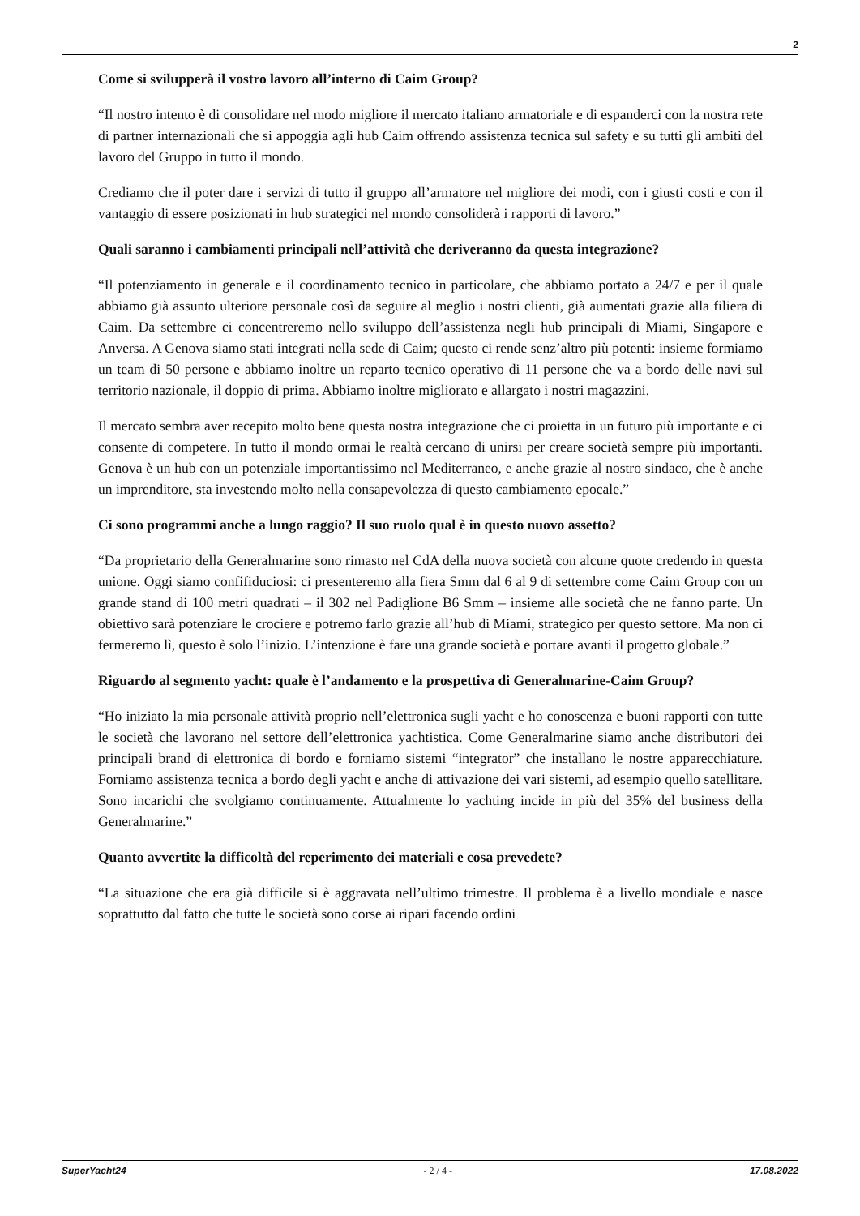2
Come si svilupperà il vostro lavoro all’interno di Caim Group?
“Il nostro intento è di consolidare nel modo migliore il mercato italiano armatoriale e di espanderci con la nostra rete di partner internazionali che si appoggia agli hub Caim offrendo assistenza tecnica sul safety e su tutti gli ambiti del lavoro del Gruppo in tutto il mondo.
Crediamo che il poter dare i servizi di tutto il gruppo all’armatore nel migliore dei modi, con i giusti costi e con il vantaggio di essere posizionati in hub strategici nel mondo consoliderà i rapporti di lavoro.”
Quali saranno i cambiamenti principali nell’attività che deriveranno da questa integrazione?
“Il potenziamento in generale e il coordinamento tecnico in particolare, che abbiamo portato a 24/7 e per il quale abbiamo già assunto ulteriore personale così da seguire al meglio i nostri clienti, già aumentati grazie alla filiera di Caim. Da settembre ci concentreremo nello sviluppo dell’assistenza negli hub principali di Miami, Singapore e Anversa. A Genova siamo stati integrati nella sede di Caim; questo ci rende senz’altro più potenti: insieme formiamo un team di 50 persone e abbiamo inoltre un reparto tecnico operativo di 11 persone che va a bordo delle navi sul territorio nazionale, il doppio di prima. Abbiamo inoltre migliorato e allargato i nostri magazzini.
Il mercato sembra aver recepito molto bene questa nostra integrazione che ci proietta in un futuro più importante e ci consente di competere. In tutto il mondo ormai le realtà cercano di unirsi per creare società sempre più importanti. Genova è un hub con un potenziale importantissimo nel Mediterraneo, e anche grazie al nostro sindaco, che è anche un imprenditore, sta investendo molto nella consapevolezza di questo cambiamento epocale.”
Ci sono programmi anche a lungo raggio? Il suo ruolo qual è in questo nuovo assetto?
“Da proprietario della Generalmarine sono rimasto nel CdA della nuova società con alcune quote credendo in questa unione. Oggi siamo confifiduciosi: ci presenteremo alla fiera Smm dal 6 al 9 di settembre come Caim Group con un grande stand di 100 metri quadrati – il 302 nel Padiglione B6 Smm – insieme alle società che ne fanno parte. Un obiettivo sarà potenziare le crociere e potremo farlo grazie all’hub di Miami, strategico per questo settore. Ma non ci fermeremo lì, questo è solo l’inizio. L’intenzione è fare una grande società e portare avanti il progetto globale.”
Riguardo al segmento yacht: quale è l’andamento e la prospettiva di Generalmarine-Caim Group?
“Ho iniziato la mia personale attività proprio nell’elettronica sugli yacht e ho conoscenza e buoni rapporti con tutte le società che lavorano nel settore dell’elettronica yachtistica. Come Generalmarine siamo anche distributori dei principali brand di elettronica di bordo e forniamo sistemi “integrator” che installano le nostre apparecchiature. Forniamo assistenza tecnica a bordo degli yacht e anche di attivazione dei vari sistemi, ad esempio quello satellitare. Sono incarichi che svolgiamo continuamente. Attualmente lo yachting incide in più del 35% del business della Generalmarine.”
Quanto avvertite la difficoltà del reperimento dei materiali e cosa prevedete?
“La situazione che era già difficile si è aggravata nell’ultimo trimestre. Il problema è a livello mondiale e nasce soprattutto dal fatto che tutte le società sono corse ai ripari facendo ordini
SuperYacht24 - 2 / 4 - 17.08.2022